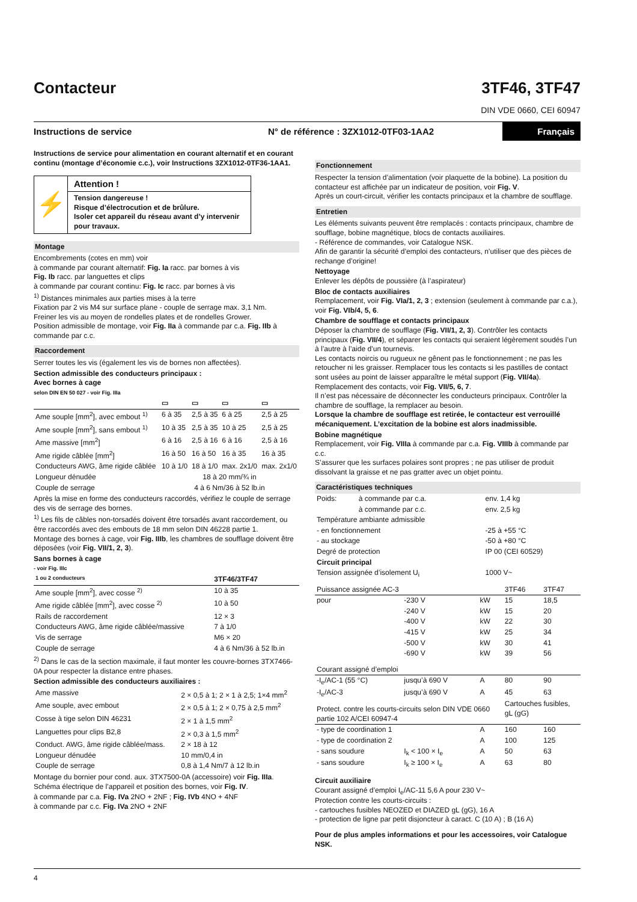Contacteur
3TF46, 3TF47
DIN VDE 0660, CEI 60947
Instructions de service N° de référence : 3ZX1012-0TF03-1AA2 Français
Instructions de service pour alimentation en courant alternatif et en courant continu (montage d’économie c.c.), voir Instructions 3ZX1012-0TF36-1AA1.
⚡
Attention !
Tension dangereuse !
Risque d’électrocution et de brûlure.
Isoler cet appareil du réseau avant d’y intervenir pour travaux.
Montage
Encombrements (cotes en mm) voir
à commande par courant alternatif: Fig. Ia racc. par bornes à vis
Fig. Ib racc. par languettes et clips
à commande par courant continu: Fig. Ic racc. par bornes à vis
<sup>1)</sup> Distances minimales aux parties mises à la terre
Fixation par 2 vis M4 sur surface plane - couple de serrage max. 3,1 Nm.
Freiner les vis au moyen de rondelles plates et de rondelles Grower.
Position admissible de montage, voir Fig. IIa à commande par c.a. Fig. IIb à commande par c.c.
Raccordement
Serrer toutes les vis (également les vis de bornes non affectées).
Section admissible des conducteurs principaux :
Avec bornes à cage
selon DIN EN 50 027 - voir Fig. IIIa
| | ▭ | ▭ | ▭ | ▭ |
| --- | --- | --- | --- | --- |
| Ame souple [mm<sup>2</sup>], avec embout <sup>1)</sup> | 6 à 35 | 2,5 à 35 | 6 à 25 | 2,5 à 25 |
| Ame souple [mm<sup>2</sup>], sans embout <sup>1)</sup> | 10 à 35 | 2,5 à 35 | 10 à 25 | 2,5 à 25 |
| Ame massive [mm<sup>2</sup>] | 6 à 16 | 2,5 à 16 | 6 à 16 | 2,5 à 16 |
| Ame rigide câblée [mm<sup>2</sup>] | 16 à 50 | 16 à 50 | 16 à 35 | 16 à 35 |
| Conducteurs AWG, âme rigide câblée | 10 à 1/0 | 18 à 1/0 | max. 2x1/0 | max. 2x1/0 |
| Longueur dénudée | 18 à 20 mm/¾ in | | | |
| Couple de serrage | 4 à 6 Nm/36 à 52 lb.in | | | |
Après la mise en forme des conducteurs raccordés, vérifiez le couple de serrage des vis de serrage des bornes.
<sup>1)</sup> Les fils de câbles non-torsadés doivent être torsadés avant raccordement, ou être raccordés avec des embouts de 18 mm selon DIN 46228 partie 1.
Montage des bornes à cage, voir Fig. IIIb, les chambres de soufflage doivent être déposées (voir Fig. VII/1, 2, 3).
Sans bornes à cage
- voir Fig. IIIc
| 1 ou 2 conducteurs | 3TF46/3TF47 |
| --- | --- |
| Ame souple [mm<sup>2</sup>], avec cosse <sup>2)</sup> | 10 à 35 |
| Ame rigide câblée [mm<sup>2</sup>], avec cosse <sup>2)</sup> | 10 à 50 |
| Rails de raccordement | 12 × 3 |
| Conducteurs AWG, âme rigide câblée/massive | 7 à 1/0 |
| Vis de serrage | M6 × 20 |
| Couple de serrage | 4 à 6 Nm/36 à 52 lb.in |
<sup>2)</sup> Dans le cas de la section maximale, il faut monter les couvre-bornes 3TX7466-0A pour respecter la distance entre phases.
Section admissible des conducteurs auxiliaires :
| Ame massive | 2 × 0,5 à 1; 2 × 1 à 2,5; 1×4 mm<sup>2</sup> |
| Ame souple, avec embout | 2 × 0,5 à 1; 2 × 0,75 à 2,5 mm<sup>2</sup> |
| Cosse à tige selon DIN 46231 | 2 × 1 à 1,5 mm<sup>2</sup> |
| Languettes pour clips B2,8 | 2 × 0,3 à 1,5 mm<sup>2</sup> |
| Conduct. AWG, âme rigide câblée/mass. | 2 × 18 à 12 |
| Longueur dénudée | 10 mm/0,4 in |
| Couple de serrage | 0,8 à 1,4 Nm/7 à 12 lb.in |
Montage du bornier pour cond. aux. 3TX7500-0A (accessoire) voir Fig. IIIa.
Schéma électrique de l’appareil et position des bornes, voir Fig. IV.
à commande par c.a. Fig. IVa 2NO + 2NF ; Fig. IVb 4NO + 4NF
à commande par c.c. Fig. IVa 2NO + 2NF
Fonctionnement
Respecter la tension d’alimentation (voir plaquette de la bobine). La position du contacteur est affichée par un indicateur de position, voir Fig. V.
Après un court-circuit, vérifier les contacts principaux et la chambre de soufflage.
Entretien
Les éléments suivants peuvent être remplacés : contacts principaux, chambre de soufflage, bobine magnétique, blocs de contacts auxiliaires.
- Référence de commandes, voir Catalogue NSK.
Afin de garantir la sécurité d’emploi des contacteurs, n’utiliser que des pièces de rechange d’origine!
Nettoyage
Enlever les dépôts de poussière (à l’aspirateur)
Bloc de contacts auxiliaires
Remplacement, voir Fig. VIa/1, 2, 3 ; extension (seulement à commande par c.a.), voir Fig. VIb/4, 5, 6.
Chambre de soufflage et contacts principaux
Déposer la chambre de soufflage (Fig. VII/1, 2, 3). Contrôler les contacts principaux (Fig. VII/4), et séparer les contacts qui seraient légèrement soudés l’un à l’autre à l’aide d’un tournevis.
Les contacts noircis ou rugueux ne gênent pas le fonctionnement ; ne pas les retoucher ni les graisser. Remplacer tous les contacts si les pastilles de contact sont usées au point de laisser apparaître le métal support (Fig. VII/4a).
Remplacement des contacts, voir Fig. VII/5, 6, 7.
Il n’est pas nécessaire de déconnecter les conducteurs principaux. Contrôler la chambre de soufflage, la remplacer au besoin.
Lorsque la chambre de soufflage est retirée, le contacteur est verrouillé mécaniquement. L’excitation de la bobine est alors inadmissible.
Bobine magnétique
Remplacement, voir Fig. VIIIa à commande par c.a. Fig. VIIIb à commande par c.c.
S’assurer que les surfaces polaires sont propres ; ne pas utiliser de produit dissolvant la graisse et ne pas gratter avec un objet pointu.
Caractéristiques techniques
| Poids: | à commande par c.a. | env. 1,4 kg |
| | à commande par c.c. | env. 2,5 kg |
| Température ambiante admissible | | |
| - en fonctionnement | | -25 à +55 °C |
| - au stockage | | -50 à +80 °C |
| Degré de protection | | IP 00 (CEI 60529) |
| Circuit principal | | |
| Tension assignée d’isolement U<sub>i</sub> | | 1000 V~ |
| Puissance assignée AC-3 | | | 3TF46 | 3TF47 |
| --- | --- | --- | --- | --- |
| pour | -230 V | kW | 15 | 18,5 |
| | -240 V | kW | 15 | 20 |
| | -400 V | kW | 22 | 30 |
| | -415 V | kW | 25 | 34 |
| | -500 V | kW | 30 | 41 |
| | -690 V | kW | 39 | 56 |
| Courant assigné d’emploi | | | | |
| -I<sub>e</sub>/AC-1 (55 °C) | jusqu’à 690 V | A | 80 | 90 |
| -I<sub>e</sub>/AC-3 | jusqu’à 690 V | A | 45 | 63 |
| Protect. contre les courts-circuits selon DIN VDE 0660 partie 102 A/CEI 60947-4 | | | Cartouches fusibles, gL (gG) | |
| - type de coordination 1 | | A | 160 | 160 |
| - type de coordination 2 | | A | 100 | 125 |
| - sans soudure | I<sub>k</sub> < 100 × I<sub>e</sub> | A | 50 | 63 |
| - sans soudure | I<sub>k</sub> ≥ 100 × I<sub>e</sub> | A | 63 | 80 |
Circuit auxiliaire
Courant assigné d’emploi I<sub>e</sub>/AC-11 5,6 A pour 230 V~
Protection contre les courts-circuits :
- cartouches fusibles NEOZED et DIAZED gL (gG), 16 A
- protection de ligne par petit disjoncteur à caract. C (10 A) ; B (16 A)
Pour de plus amples informations et pour les accessoires, voir Catalogue NSK.
4